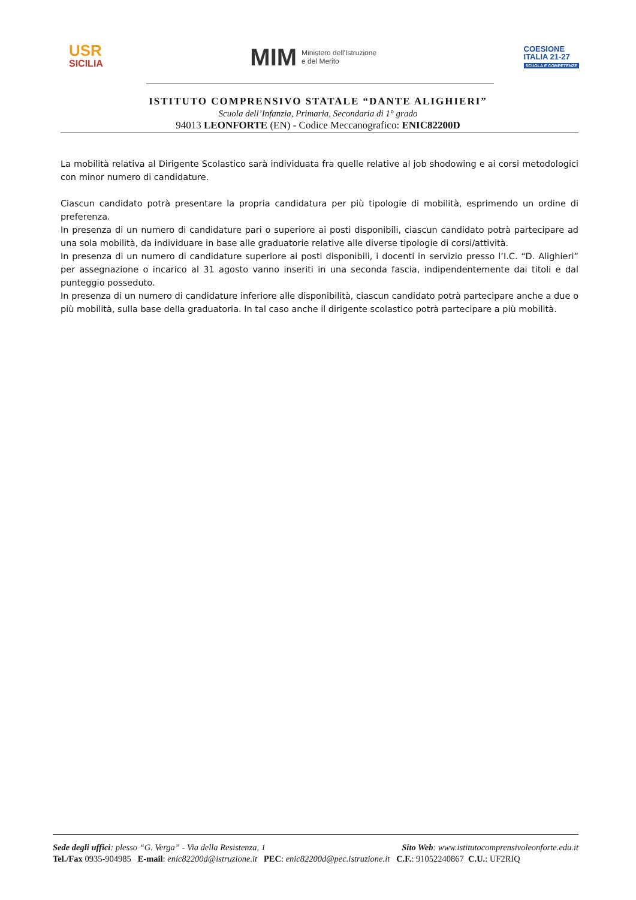USR
SICILIA
MIM
Ministero dell'Istruzione
e del Merito
COESIONE
ITALIA 21-27
SCUOLA E COMPETENZE
ISTITUTO COMPRENSIVO STATALE “DANTE ALIGHIERI”
Scuola dell’Infanzia, Primaria, Secondaria di 1° grado
94013 LEONFORTE (EN) - Codice Meccanografico: ENIC82200D
La mobilità relativa al Dirigente Scolastico sarà individuata fra quelle relative al job shodowing e ai corsi metodologici con minor numero di candidature.
Ciascun candidato potrà presentare la propria candidatura per più tipologie di mobilità, esprimendo un ordine di preferenza.
In presenza di un numero di candidature pari o superiore ai posti disponibili, ciascun candidato potrà partecipare ad una sola mobilità, da individuare in base alle graduatorie relative alle diverse tipologie di corsi/attività.
In presenza di un numero di candidature superiore ai posti disponibili, i docenti in servizio presso l’I.C. “D. Alighieri” per assegnazione o incarico al 31 agosto vanno inseriti in una seconda fascia, indipendentemente dai titoli e dal punteggio posseduto.
In presenza di un numero di candidature inferiore alle disponibilità, ciascun candidato potrà partecipare anche a due o più mobilità, sulla base della graduatoria. In tal caso anche il dirigente scolastico potrà partecipare a più mobilità.
Sede degli uffici: plesso “G. Verga” - Via della Resistenza, 1 Sito Web: www.istitutocomprensivoleonforte.edu.it
Tel./Fax 0935-904985 E-mail: enic82200d@istruzione.it PEC: enic82200d@pec.istruzione.it C.F.: 91052240867 C.U.: UF2RIQ